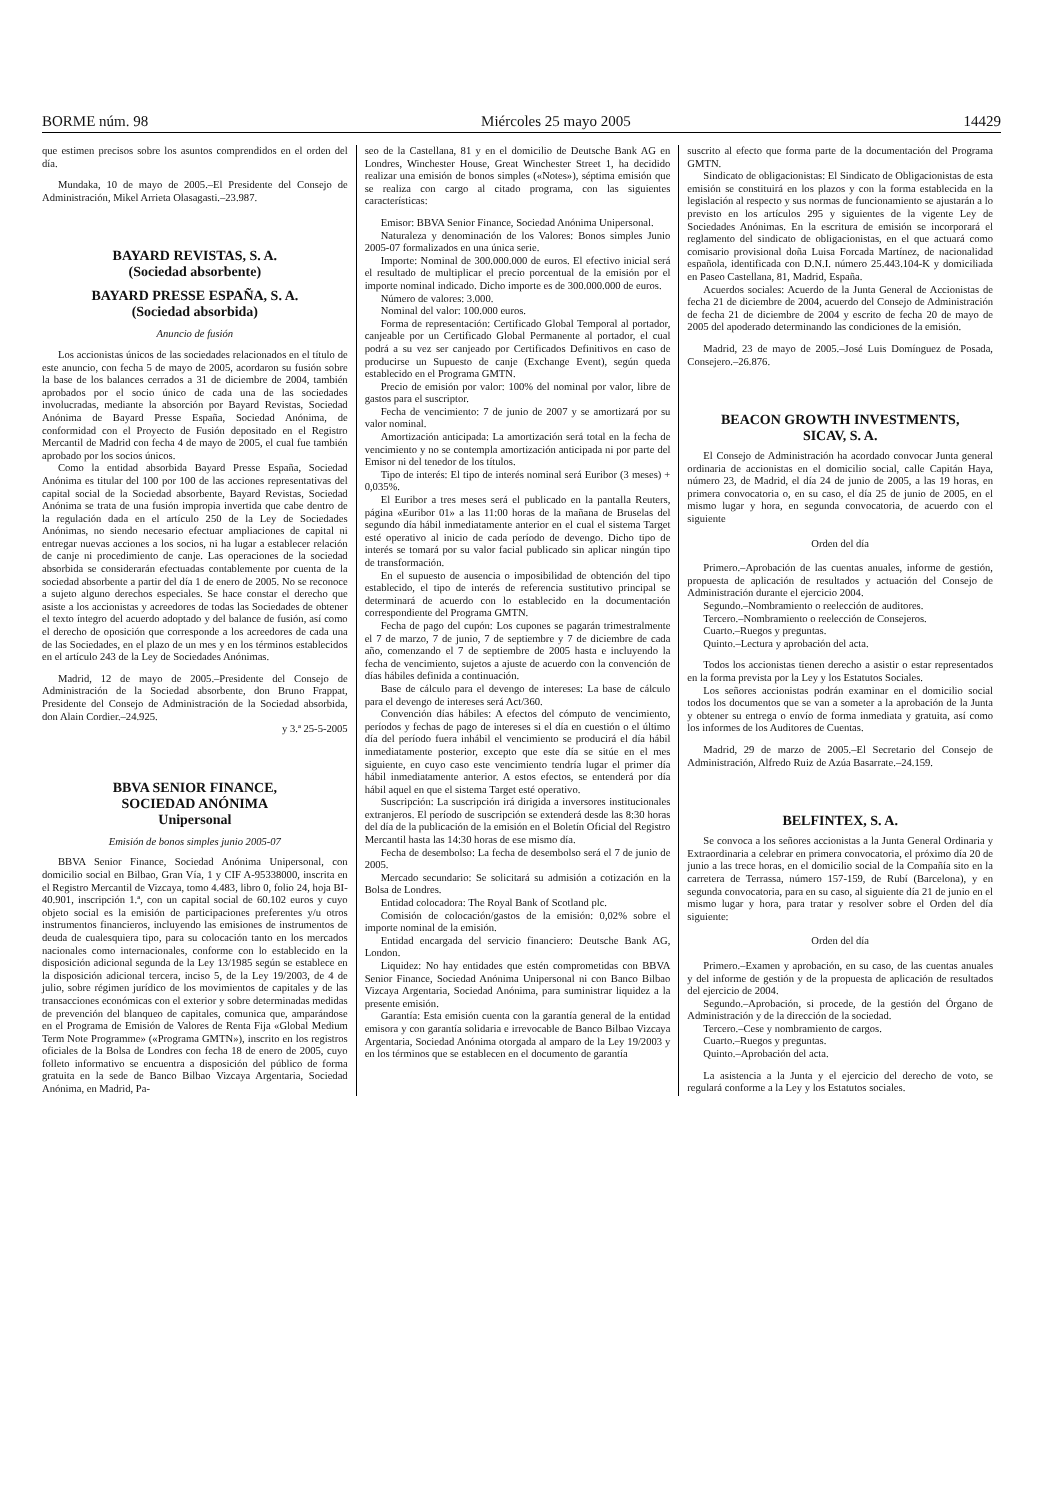BORME núm. 98 Miércoles 25 mayo 2005 14429
que estimen precisos sobre los asuntos comprendidos en el orden del día.
Mundaka, 10 de mayo de 2005.–El Presidente del Consejo de Administración, Mikel Arrieta Olasagasti.–23.987.
BAYARD REVISTAS, S. A.
(Sociedad absorbente)
BAYARD PRESSE ESPAÑA, S. A.
(Sociedad absorbida)
Anuncio de fusión
Los accionistas únicos de las sociedades relacionados en el título de este anuncio, con fecha 5 de mayo de 2005, acordaron su fusión sobre la base de los balances cerrados a 31 de diciembre de 2004, también aprobados por el socio único de cada una de las sociedades involucradas, mediante la absorción por Bayard Revistas, Sociedad Anónima de Bayard Presse España, Sociedad Anónima, de conformidad con el Proyecto de Fusión depositado en el Registro Mercantil de Madrid con fecha 4 de mayo de 2005, el cual fue también aprobado por los socios únicos.
Como la entidad absorbida Bayard Presse España, Sociedad Anónima es titular del 100 por 100 de las acciones representativas del capital social de la Sociedad absorbente, Bayard Revistas, Sociedad Anónima se trata de una fusión impropia invertida que cabe dentro de la regulación dada en el artículo 250 de la Ley de Sociedades Anónimas, no siendo necesario efectuar ampliaciones de capital ni entregar nuevas acciones a los socios, ni ha lugar a establecer relación de canje ni procedimiento de canje. Las operaciones de la sociedad absorbida se considerarán efectuadas contablemente por cuenta de la sociedad absorbente a partir del día 1 de enero de 2005. No se reconoce a sujeto alguno derechos especiales. Se hace constar el derecho que asiste a los accionistas y acreedores de todas las Sociedades de obtener el texto íntegro del acuerdo adoptado y del balance de fusión, así como el derecho de oposición que corresponde a los acreedores de cada una de las Sociedades, en el plazo de un mes y en los términos establecidos en el artículo 243 de la Ley de Sociedades Anónimas.
Madrid, 12 de mayo de 2005.–Presidente del Consejo de Administración de la Sociedad absorbente, don Bruno Frappat, Presidente del Consejo de Administración de la Sociedad absorbida, don Alain Cordier.–24.925.
y 3.ª 25-5-2005
BBVA SENIOR FINANCE,
SOCIEDAD ANÓNIMA
Unipersonal
Emisión de bonos simples junio 2005-07
BBVA Senior Finance, Sociedad Anónima Unipersonal, con domicilio social en Bilbao, Gran Vía, 1 y CIF A-95338000, inscrita en el Registro Mercantil de Vizcaya, tomo 4.483, libro 0, folio 24, hoja BI-40.901, inscripción 1.ª, con un capital social de 60.102 euros y cuyo objeto social es la emisión de participaciones preferentes y/u otros instrumentos financieros, incluyendo las emisiones de instrumentos de deuda de cualesquiera tipo, para su colocación tanto en los mercados nacionales como internacionales, conforme con lo establecido en la disposición adicional segunda de la Ley 13/1985 según se establece en la disposición adicional tercera, inciso 5, de la Ley 19/2003, de 4 de julio, sobre régimen jurídico de los movimientos de capitales y de las transacciones económicas con el exterior y sobre determinadas medidas de prevención del blanqueo de capitales, comunica que, amparándose en el Programa de Emisión de Valores de Renta Fija «Global Medium Term Note Programme» («Programa GMTN»), inscrito en los registros oficiales de la Bolsa de Londres con fecha 18 de enero de 2005, cuyo folleto informativo se encuentra a disposición del público de forma gratuita en la sede de Banco Bilbao Vizcaya Argentaria, Sociedad Anónima, en Madrid, Pa-
seo de la Castellana, 81 y en el domicilio de Deutsche Bank AG en Londres, Winchester House, Great Winchester Street 1, ha decidido realizar una emisión de bonos simples («Notes»), séptima emisión que se realiza con cargo al citado programa, con las siguientes características:
Emisor: BBVA Senior Finance, Sociedad Anónima Unipersonal.
Naturaleza y denominación de los Valores: Bonos simples Junio 2005-07 formalizados en una única serie.
Importe: Nominal de 300.000.000 de euros. El efectivo inicial será el resultado de multiplicar el precio porcentual de la emisión por el importe nominal indicado. Dicho importe es de 300.000.000 de euros.
Número de valores: 3.000.
Nominal del valor: 100.000 euros.
Forma de representación: Certificado Global Temporal al portador, canjeable por un Certificado Global Permanente al portador, el cual podrá a su vez ser canjeado por Certificados Definitivos en caso de producirse un Supuesto de canje (Exchange Event), según queda establecido en el Programa GMTN.
Precio de emisión por valor: 100% del nominal por valor, libre de gastos para el suscriptor.
Fecha de vencimiento: 7 de junio de 2007 y se amortizará por su valor nominal.
Amortización anticipada: La amortización será total en la fecha de vencimiento y no se contempla amortización anticipada ni por parte del Emisor ni del tenedor de los títulos.
Tipo de interés: El tipo de interés nominal será Euribor (3 meses) + 0,035%.
El Euribor a tres meses será el publicado en la pantalla Reuters, página «Euribor 01» a las 11:00 horas de la mañana de Bruselas del segundo día hábil inmediatamente anterior en el cual el sistema Target esté operativo al inicio de cada período de devengo. Dicho tipo de interés se tomará por su valor facial publicado sin aplicar ningún tipo de transformación.
En el supuesto de ausencia o imposibilidad de obtención del tipo establecido, el tipo de interés de referencia sustitutivo principal se determinará de acuerdo con lo establecido en la documentación correspondiente del Programa GMTN.
Fecha de pago del cupón: Los cupones se pagarán trimestralmente el 7 de marzo, 7 de junio, 7 de septiembre y 7 de diciembre de cada año, comenzando el 7 de septiembre de 2005 hasta e incluyendo la fecha de vencimiento, sujetos a ajuste de acuerdo con la convención de días hábiles definida a continuación.
Base de cálculo para el devengo de intereses: La base de cálculo para el devengo de intereses será Act/360.
Convención días hábiles: A efectos del cómputo de vencimiento, períodos y fechas de pago de intereses si el día en cuestión o el último día del período fuera inhábil el vencimiento se producirá el día hábil inmediatamente posterior, excepto que este día se sitúe en el mes siguiente, en cuyo caso este vencimiento tendría lugar el primer día hábil inmediatamente anterior. A estos efectos, se entenderá por día hábil aquel en que el sistema Target esté operativo.
Suscripción: La suscripción irá dirigida a inversores institucionales extranjeros. El período de suscripción se extenderá desde las 8:30 horas del día de la publicación de la emisión en el Boletín Oficial del Registro Mercantil hasta las 14:30 horas de ese mismo día.
Fecha de desembolso: La fecha de desembolso será el 7 de junio de 2005.
Mercado secundario: Se solicitará su admisión a cotización en la Bolsa de Londres.
Entidad colocadora: The Royal Bank of Scotland plc.
Comisión de colocación/gastos de la emisión: 0,02% sobre el importe nominal de la emisión.
Entidad encargada del servicio financiero: Deutsche Bank AG, London.
Liquidez: No hay entidades que estén comprometidas con BBVA Senior Finance, Sociedad Anónima Unipersonal ni con Banco Bilbao Vizcaya Argentaria, Sociedad Anónima, para suministrar liquidez a la presente emisión.
Garantía: Esta emisión cuenta con la garantía general de la entidad emisora y con garantía solidaria e irrevocable de Banco Bilbao Vizcaya Argentaria, Sociedad Anónima otorgada al amparo de la Ley 19/2003 y en los términos que se establecen en el documento de garantía
suscrito al efecto que forma parte de la documentación del Programa GMTN.
Sindicato de obligacionistas: El Sindicato de Obligacionistas de esta emisión se constituirá en los plazos y con la forma establecida en la legislación al respecto y sus normas de funcionamiento se ajustarán a lo previsto en los artículos 295 y siguientes de la vigente Ley de Sociedades Anónimas. En la escritura de emisión se incorporará el reglamento del sindicato de obligacionistas, en el que actuará como comisario provisional doña Luisa Forcada Martínez, de nacionalidad española, identificada con D.N.I. número 25.443.104-K y domiciliada en Paseo Castellana, 81, Madrid, España.
Acuerdos sociales: Acuerdo de la Junta General de Accionistas de fecha 21 de diciembre de 2004, acuerdo del Consejo de Administración de fecha 21 de diciembre de 2004 y escrito de fecha 20 de mayo de 2005 del apoderado determinando las condiciones de la emisión.
Madrid, 23 de mayo de 2005.–José Luis Domínguez de Posada, Consejero.–26.876.
BEACON GROWTH INVESTMENTS,
SICAV, S. A.
El Consejo de Administración ha acordado convocar Junta general ordinaria de accionistas en el domicilio social, calle Capitán Haya, número 23, de Madrid, el día 24 de junio de 2005, a las 19 horas, en primera convocatoria o, en su caso, el día 25 de junio de 2005, en el mismo lugar y hora, en segunda convocatoria, de acuerdo con el siguiente
Orden del día
Primero.–Aprobación de las cuentas anuales, informe de gestión, propuesta de aplicación de resultados y actuación del Consejo de Administración durante el ejercicio 2004.
Segundo.–Nombramiento o reelección de auditores.
Tercero.–Nombramiento o reelección de Consejeros.
Cuarto.–Ruegos y preguntas.
Quinto.–Lectura y aprobación del acta.
Todos los accionistas tienen derecho a asistir o estar representados en la forma prevista por la Ley y los Estatutos Sociales.
Los señores accionistas podrán examinar en el domicilio social todos los documentos que se van a someter a la aprobación de la Junta y obtener su entrega o envío de forma inmediata y gratuita, así como los informes de los Auditores de Cuentas.
Madrid, 29 de marzo de 2005.–El Secretario del Consejo de Administración, Alfredo Ruiz de Azúa Basarrate.–24.159.
BELFINTEX, S. A.
Se convoca a los señores accionistas a la Junta General Ordinaria y Extraordinaria a celebrar en primera convocatoria, el próximo día 20 de junio a las trece horas, en el domicilio social de la Compañía sito en la carretera de Terrassa, número 157-159, de Rubí (Barcelona), y en segunda convocatoria, para en su caso, al siguiente día 21 de junio en el mismo lugar y hora, para tratar y resolver sobre el Orden del día siguiente:
Orden del día
Primero.–Examen y aprobación, en su caso, de las cuentas anuales y del informe de gestión y de la propuesta de aplicación de resultados del ejercicio de 2004.
Segundo.–Aprobación, si procede, de la gestión del Órgano de Administración y de la dirección de la sociedad.
Tercero.–Cese y nombramiento de cargos.
Cuarto.–Ruegos y preguntas.
Quinto.–Aprobación del acta.
La asistencia a la Junta y el ejercicio del derecho de voto, se regulará conforme a la Ley y los Estatutos sociales.